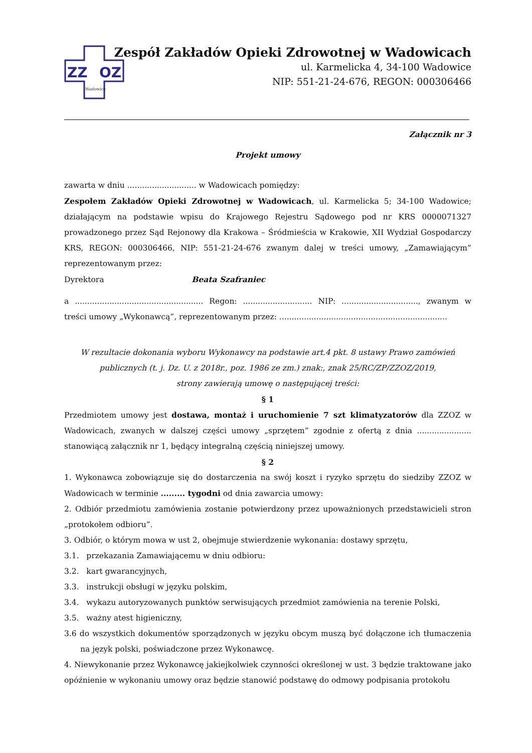ZZ
OZ
Wadowice
Zespół Zakładów Opieki Zdrowotnej w Wadowicach
ul. Karmelicka 4, 34-100 Wadowice
NIP: 551-21-24-676, REGON: 000306466
Załącznik nr 3
Projekt umowy
zawarta w dniu ............................ w Wadowicach pomiędzy:
Zespołem Zakładów Opieki Zdrowotnej w Wadowicach, ul. Karmelicka 5; 34-100 Wadowice; działającym na podstawie wpisu do Krajowego Rejestru Sądowego pod nr KRS 0000071327 prowadzonego przez Sąd Rejonowy dla Krakowa – Śródmieścia w Krakowie, XII Wydział Gospodarczy KRS, REGON: 000306466, NIP: 551-21-24-676 zwanym dalej w treści umowy, „Zamawiającym” reprezentowanym przez:
Dyrektora Beata Szafraniec
a .................................................... Regon: ............................ NIP: ..............................., zwanym w treści umowy „Wykonawcą”, reprezentowanym przez: ....................................................................
W rezultacie dokonania wyboru Wykonawcy na podstawie art.4 pkt. 8 ustawy Prawo zamówień publicznych (t. j. Dz. U. z 2018r., poz. 1986 ze zm.) znak:, znak 25/RC/ZP/ZZOZ/2019,
strony zawierają umowę o następującej treści:
§ 1
Przedmiotem umowy jest dostawa, montaż i uruchomienie 7 szt klimatyzatorów dla ZZOZ w Wadowicach, zwanych w dalszej części umowy „sprzętem” zgodnie z ofertą z dnia ...................... stanowiącą załącznik nr 1, będący integralną częścią niniejszej umowy.
§ 2
1. Wykonawca zobowiązuje się do dostarczenia na swój koszt i ryzyko sprzętu do siedziby ZZOZ w Wadowicach w terminie ......... tygodni od dnia zawarcia umowy:
2. Odbiór przedmiotu zamówienia zostanie potwierdzony przez upoważnionych przedstawicieli stron „protokołem odbioru”.
3. Odbiór, o którym mowa w ust 2, obejmuje stwierdzenie wykonania: dostawy sprzętu,
3.1. przekazania Zamawiającemu w dniu odbioru:
3.2. kart gwarancyjnych,
3.3. instrukcji obsługi w języku polskim,
3.4. wykazu autoryzowanych punktów serwisujących przedmiot zamówienia na terenie Polski,
3.5. ważny atest higieniczny,
3.6 do wszystkich dokumentów sporządzonych w języku obcym muszą być dołączone ich tłumaczenia na język polski, poświadczone przez Wykonawcę.
4. Niewykonanie przez Wykonawcę jakiejkolwiek czynności określonej w ust. 3 będzie traktowane jako opóźnienie w wykonaniu umowy oraz będzie stanowić podstawę do odmowy podpisania protokołu